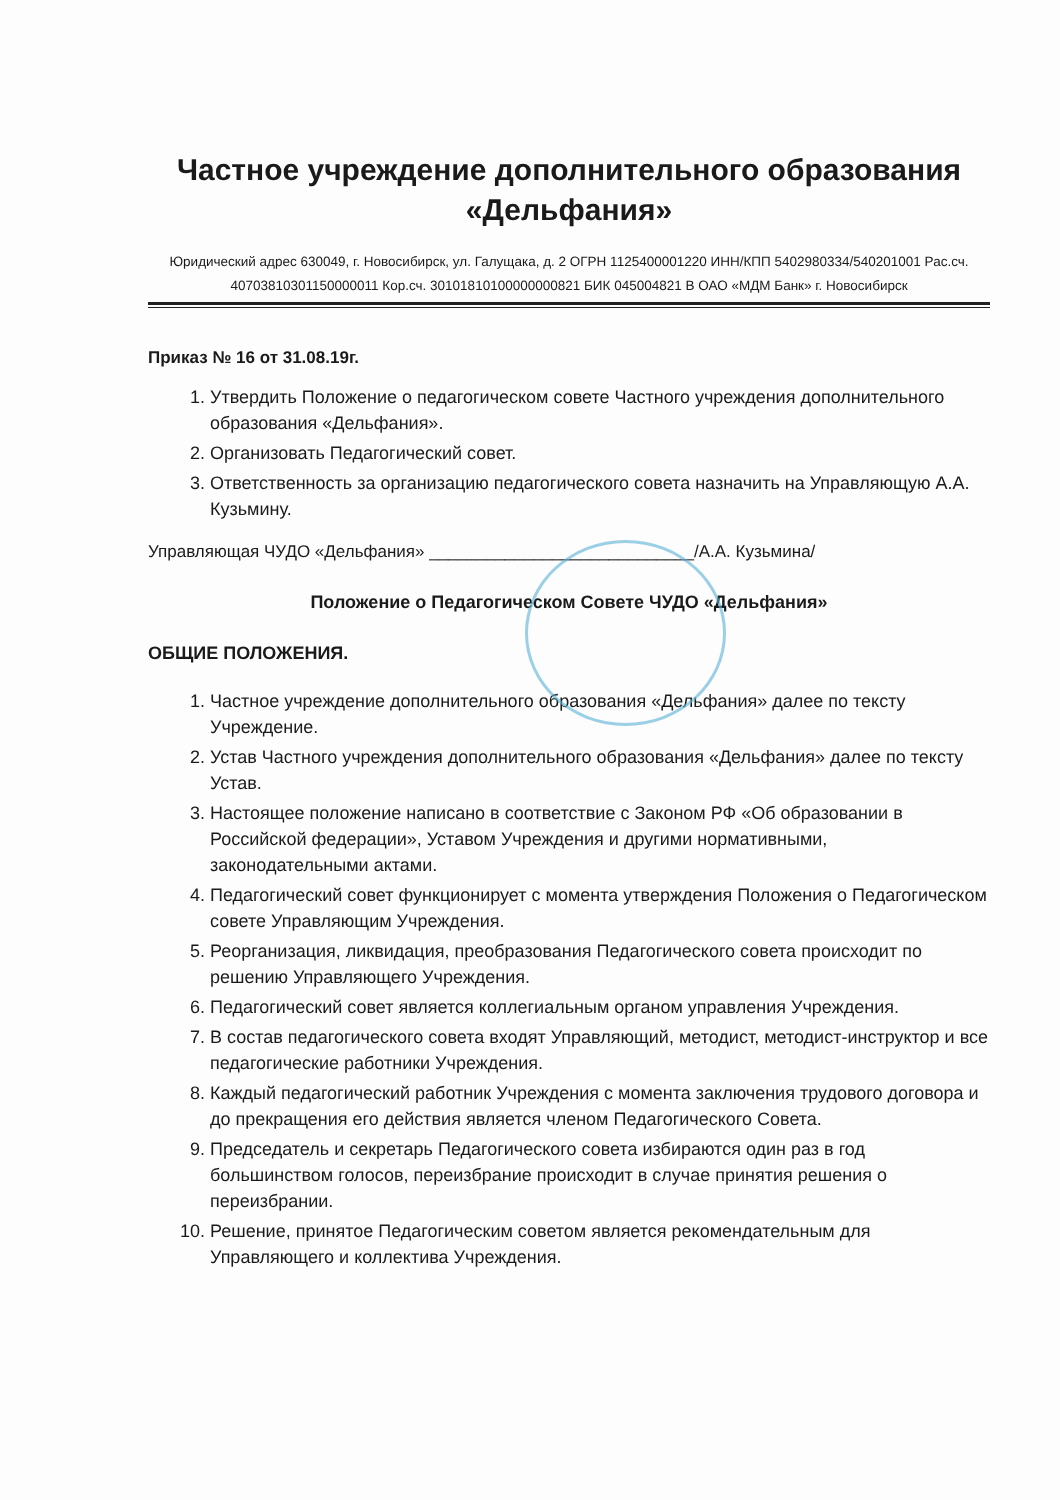Частное учреждение дополнительного образования «Дельфания»
Юридический адрес 630049, г. Новосибирск, ул. Галущака, д. 2 ОГРН 1125400001220 ИНН/КПП 5402980334/540201001 Рас.сч. 40703810301150000011 Кор.сч. 30101810100000000821 БИК 045004821 В ОАО «МДМ Банк» г. Новосибирск
Приказ № 16 от 31.08.19г.
1. Утвердить Положение о педагогическом совете Частного учреждения дополнительного образования «Дельфания».
2. Организовать Педагогический совет.
3. Ответственность за организацию педагогического совета назначить на Управляющую А.А. Кузьмину.
Управляющая ЧУДО «Дельфания» ____________________________/А.А. Кузьмина/
Положение о Педагогическом Совете ЧУДО «Дельфания»
ОБЩИЕ ПОЛОЖЕНИЯ.
1. Частное учреждение дополнительного образования «Дельфания» далее по тексту Учреждение.
2. Устав Частного учреждения дополнительного образования «Дельфания» далее по тексту Устав.
3. Настоящее положение написано в соответствие с Законом РФ «Об образовании в Российской федерации», Уставом Учреждения и другими нормативными, законодательными актами.
4. Педагогический совет функционирует с момента утверждения Положения о Педагогическом совете Управляющим Учреждения.
5. Реорганизация, ликвидация, преобразования Педагогического совета происходит по решению Управляющего Учреждения.
6. Педагогический совет является коллегиальным органом управления Учреждения.
7. В состав педагогического совета входят Управляющий, методист, методист-инструктор и все педагогические работники Учреждения.
8. Каждый педагогический работник Учреждения с момента заключения трудового договора и до прекращения его действия является членом Педагогического Совета.
9. Председатель и секретарь Педагогического совета избираются один раз в год большинством голосов, переизбрание происходит в случае принятия решения о переизбрании.
10. Решение, принятое Педагогическим советом является рекомендательным для Управляющего и коллектива Учреждения.